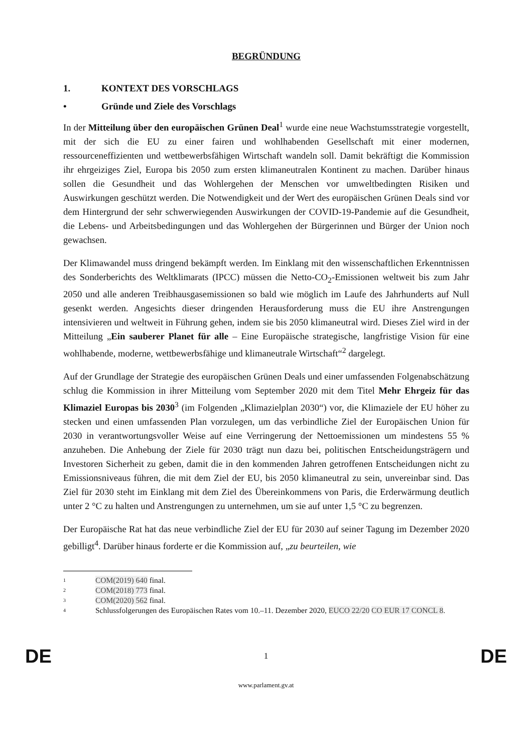BEGRÜNDUNG
1. KONTEXT DES VORSCHLAGS
• Gründe und Ziele des Vorschlags
In der Mitteilung über den europäischen Grünen Deal<sup>1</sup> wurde eine neue Wachstumsstrategie vorgestellt, mit der sich die EU zu einer fairen und wohlhabenden Gesellschaft mit einer modernen, ressourceneffizienten und wettbewerbsfähigen Wirtschaft wandeln soll. Damit bekräftigt die Kommission ihr ehrgeiziges Ziel, Europa bis 2050 zum ersten klimaneutralen Kontinent zu machen. Darüber hinaus sollen die Gesundheit und das Wohlergehen der Menschen vor umweltbedingten Risiken und Auswirkungen geschützt werden. Die Notwendigkeit und der Wert des europäischen Grünen Deals sind vor dem Hintergrund der sehr schwerwiegenden Auswirkungen der COVID-19-Pandemie auf die Gesundheit, die Lebens- und Arbeitsbedingungen und das Wohlergehen der Bürgerinnen und Bürger der Union noch gewachsen.
Der Klimawandel muss dringend bekämpft werden. Im Einklang mit den wissenschaftlichen Erkenntnissen des Sonderberichts des Weltklimarats (IPCC) müssen die Netto-CO<sub>2</sub>-Emissionen weltweit bis zum Jahr 2050 und alle anderen Treibhausgasemissionen so bald wie möglich im Laufe des Jahrhunderts auf Null gesenkt werden. Angesichts dieser dringenden Herausforderung muss die EU ihre Anstrengungen intensivieren und weltweit in Führung gehen, indem sie bis 2050 klimaneutral wird. Dieses Ziel wird in der Mitteilung „Ein sauberer Planet für alle – Eine Europäische strategische, langfristige Vision für eine wohlhabende, moderne, wettbewerbsfähige und klimaneutrale Wirtschaft“<sup>2</sup> dargelegt.
Auf der Grundlage der Strategie des europäischen Grünen Deals und einer umfassenden Folgenabschätzung schlug die Kommission in ihrer Mitteilung vom September 2020 mit dem Titel Mehr Ehrgeiz für das Klimaziel Europas bis 2030<sup>3</sup> (im Folgenden „Klimazielplan 2030“) vor, die Klimaziele der EU höher zu stecken und einen umfassenden Plan vorzulegen, um das verbindliche Ziel der Europäischen Union für 2030 in verantwortungsvoller Weise auf eine Verringerung der Nettoemissionen um mindestens 55 % anzuheben. Die Anhebung der Ziele für 2030 trägt nun dazu bei, politischen Entscheidungsträgern und Investoren Sicherheit zu geben, damit die in den kommenden Jahren getroffenen Entscheidungen nicht zu Emissionsniveaus führen, die mit dem Ziel der EU, bis 2050 klimaneutral zu sein, unvereinbar sind. Das Ziel für 2030 steht im Einklang mit dem Ziel des Übereinkommens von Paris, die Erderwärmung deutlich unter 2 °C zu halten und Anstrengungen zu unternehmen, um sie auf unter 1,5 °C zu begrenzen.
Der Europäische Rat hat das neue verbindliche Ziel der EU für 2030 auf seiner Tagung im Dezember 2020 gebilligt<sup>4</sup>. Darüber hinaus forderte er die Kommission auf, „zu beurteilen, wie
1 COM(2019) 640 final.
2 COM(2018) 773 final.
3 COM(2020) 562 final.
4 Schlussfolgerungen des Europäischen Rates vom 10.–11. Dezember 2020, EUCO 22/20 CO EUR 17 CONCL 8.
DE 1 DE
www.parlament.gv.at